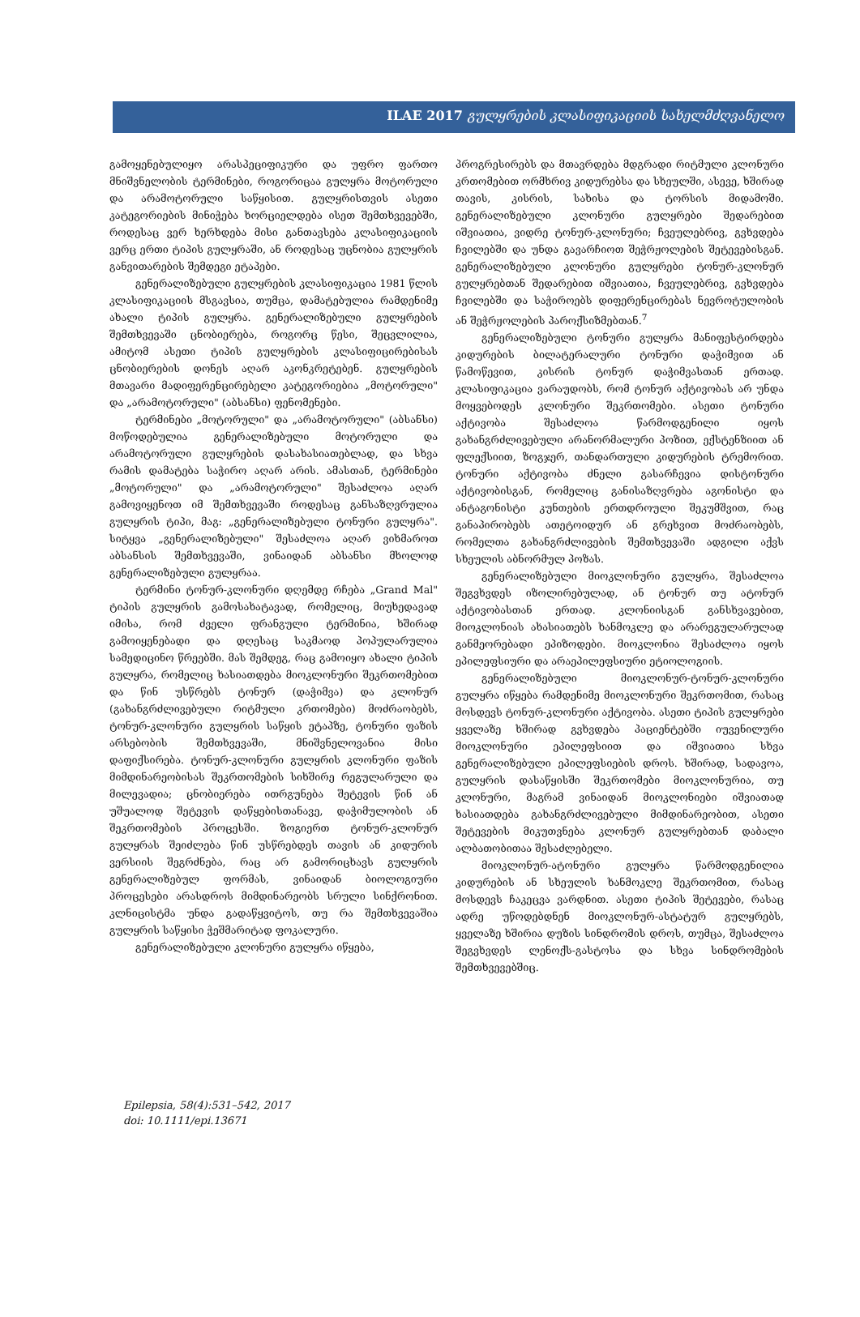ILAE 2017 გულყრების კლასიფიკაციის სახელმძღვანელო
გამოყენებულიყო არასპეციფიკური და უფრო ფართო მნიშვნელობის ტერმინები, როგორიცაა გულყრა მოტორული და არამოტორული საწყისით. გულყრისთვის ასეთი კატეგორიების მინიჭება ხორციელდება ისეთ შემთხვევებში, როდესაც ვერ ხერხდება მისი განთავსება კლასიფიკაციის ვერც ერთი ტიპის გულყრაში, ან როდესაც უცნობია გულყრის განვითარების შემდეგი ეტაპები.
გენერალიზებული გულყრების კლასიფიკაცია 1981 წლის კლასიფიკაციის მსგავსია, თუმცა, დამატებულია რამდენიმე ახალი ტიპის გულყრა. გენერალიზებული გულყრების შემთხვევაში ცნობიერება, როგორც წესი, შეცვლილია, ამიტომ ასეთი ტიპის გულყრების კლასიფიცირებისას ცნობიერების დონეს აღარ აკონკრეტებენ. გულყრების მთავარი მადიფერენცირებელი კატეგორიებია „მოტორული" და „არამოტორული" (აბსანსი) ფენომენები.
ტერმინები „მოტორული" და „არამოტორული" (აბსანსი) მოწოდებულია გენერალიზებული მოტორული და არამოტორული გულყრების დასახასიათებლად, და სხვა რამის დამატება საჭირო აღარ არის. ამასთან, ტერმინები „მოტორული" და „არამოტორული" შესაძლოა აღარ გამოვიყენოთ იმ შემთხვევაში როდესაც განსაზღვრულია გულყრის ტიპი, მაგ: „გენერალიზებული ტონური გულყრა". სიტყვა „გენერალიზებული" შესაძლოა აღარ ვიხმაროთ აბსანსის შემთხვევაში, ვინაიდან აბსანსი მხოლოდ გენერალიზებული გულყრაა.
ტერმინი ტონურ-კლონური დღემდე რჩება „Grand Mal" ტიპის გულყრის გამოსახატავად, რომელიც, მიუხედავად იმისა, რომ ძველი ფრანგული ტერმინია, ხშირად გამოიყენებადი და დღესაც საკმაოდ პოპულარულია სამედიცინო წრეებში. მას შემდეგ, რაც გამოიყო ახალი ტიპის გულყრა, რომელიც ხასიათდება მიოკლონური შეკრთომებით და წინ უსწრებს ტონურ (დაჭიმვა) და კლონურ (გახანგრძლივებული რიტმული კრთომები) მოძრაობებს, ტონურ-კლონური გულყრის საწყის ეტაპზე, ტონური ფაზის არსებობის შემთხვევაში, მნიშვნელოვანია მისი დაფიქსირება. ტონურ-კლონური გულყრის კლონური ფაზის მიმდინარეობისას შეკრთომების სიხშირე რეგულარული და მილევადია; ცნობიერება ითრგუნება შეტევის წინ ან უშუალოდ შეტევის დაწყებისთანავე, დაჭიმულობის ან შეკრთომების პროცესში. ზოგიერთ ტონურ-კლონურ გულყრას შეიძლება წინ უსწრებდეს თავის ან კიდურის ვერსიის შეგრძნება, რაც არ გამორიცხავს გულყრის გენერალიზებულ ფორმას, ვინაიდან ბიოლოგიური პროცესები არასდროს მიმდინარეობს სრული სინქრონით. კლნიცისტმა უნდა გადაწყვიტოს, თუ რა შემთხვევაშია გულყრის საწყისი ჭეშმარიტად ფოკალური.
გენერალიზებული კლონური გულყრა იწყება,
პროგრესირებს და მთავრდება მდგრადი რიტმული კლონური კრთომებით ორმხრივ კიდურებსა და სხეულში, ასევე, ხშირად თავის, კისრის, სახისა და ტორსის მიდამოში. გენერალიზებული კლონური გულყრები შედარებით იშვიათია, ვიდრე ტონურ-კლონური; ჩვეულებრივ, გვხვდება ჩვილებში და უნდა გავარჩიოთ შეჭრჟოლების შეტევებისგან. გენერალიზებული კლონური გულყრები ტონურ-კლონურ გულყრებთან შედარებით იშვიათია, ჩვეულებრივ, გვხვდება ჩვილებში და საჭიროებს დიფერენცირებას ნევროტულობის ან შეჭრჟოლების პაროქსიზმებთან.<sup>7</sup>
გენერალიზებული ტონური გულყრა მანიფესტირდება კიდურების ბილატერალური ტონური დაჭიმვით ან წამოწევით, კისრის ტონურ დაჭიმვასთან ერთად. კლასიფიკაცია ვარაუდობს, რომ ტონურ აქტივობას არ უნდა მოყვებოდეს კლონური შეკრთომები. ასეთი ტონური აქტივობა შესაძლოა წარმოდგენილი იყოს გახანგრძლივებული არანორმალური პოზით, ექსტენზიით ან ფლექსიით, ზოგჯერ, თანდართული კიდურების ტრემორით. ტონური აქტივობა ძნელი გასარჩევია დისტონური აქტივობისგან, რომელიც განისაზღვრება აგონისტი და ანტაგონისტი კუნთების ერთდროული შეკუმშვით, რაც განაპირობებს ათეტოიდურ ან გრეხვით მოძრაობებს, რომელთა გახანგრძლივების შემთხვევაში ადგილი აქვს სხეულის აბნორმულ პოზას.
გენერალიზებული მიოკლონური გულყრა, შესაძლოა შეგვხვდეს იზოლირებულად, ან ტონურ თუ ატონურ აქტივობასთან ერთად. კლონიისგან განსხვავებით, მიოკლონიას ახასიათებს ხანმოკლე და არარეგულარულად განმეორებადი ეპიზოდები. მიოკლონია შესაძლოა იყოს ეპილეფსიური და არაეპილეფსიური ეტიოლოგიის.
გენერალიზებული მიოკლონურ-ტონურ-კლონური გულყრა იწყება რამდენიმე მიოკლონური შეკრთომით, რასაც მოსდევს ტონურ-კლონური აქტივობა. ასეთი ტიპის გულყრები ყველაზე ხშირად გვხვდება პაციენტებში იუვენილური მიოკლონური ეპილეფსიით და იშვიათია სხვა გენერალიზებული ეპილეფსიების დროს. ხშირად, სადავოა, გულყრის დასაწყისში შეკრთომები მიოკლონურია, თუ კლონური, მაგრამ ვინაიდან მიოკლონიები იშვიათად ხასიათდება გახანგრძლივებული მიმდინარეობით, ასეთი შეტევების მიკუთვნება კლონურ გულყრებთან დაბალი ალბათობითაა შესაძლებელი.
მიოკლონურ-ატონური გულყრა წარმოდგენილია კიდურების ან სხეულის ხანმოკლე შეკრთომით, რასაც მოსდევს ჩაკეცვა ვარდნით. ასეთი ტიპის შეტევები, რასაც ადრე უწოდებდნენ მიოკლონურ-ასტატურ გულყრებს, ყველაზე ხშირია დუზის სინდრომის დროს, თუმცა, შესაძლოა შეგვხვდეს ლენოქს-გასტოსა და სხვა სინდრომების შემთხვევებშიც.
Epilepsia, 58(4):531–542, 2017
doi: 10.1111/epi.13671